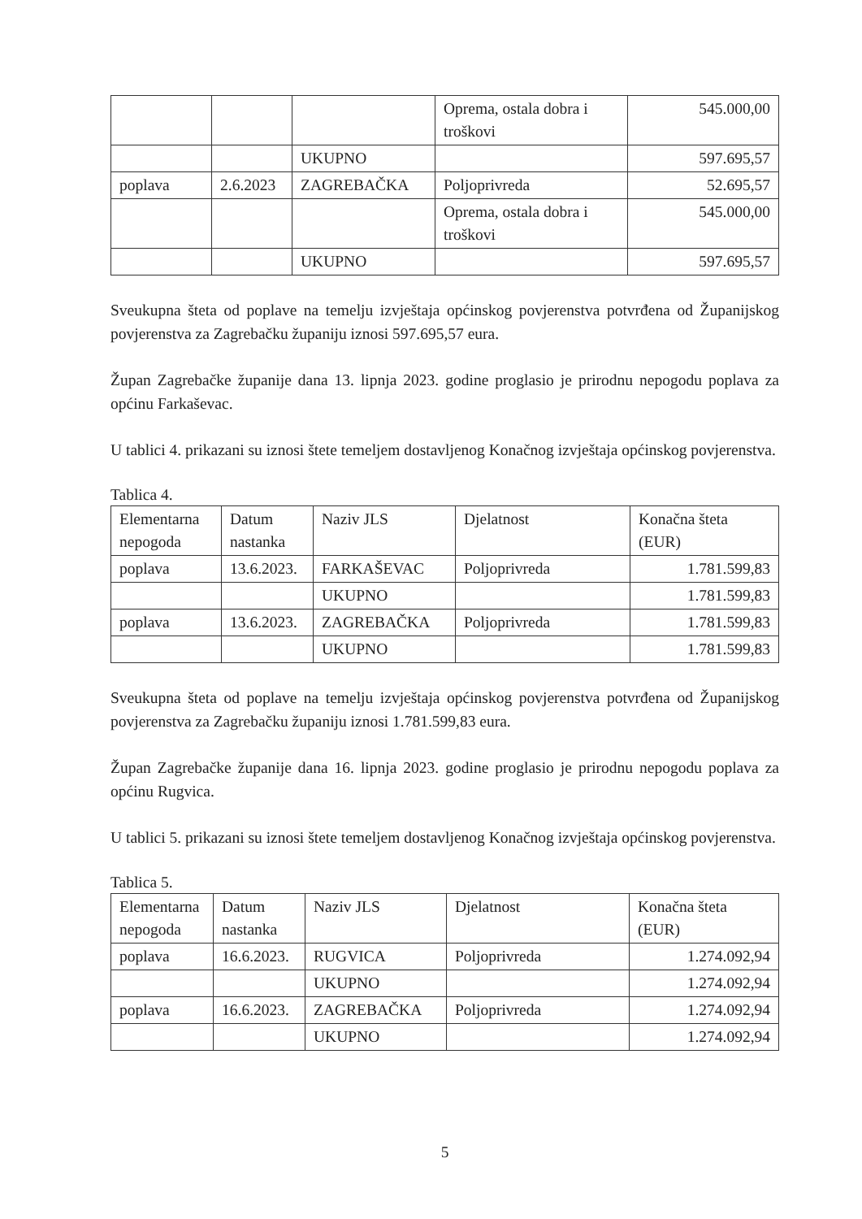| | | | Oprema, ostala dobra i troškovi | 545.000,00 |
| | | UKUPNO | | 597.695,57 |
| poplava | 2.6.2023 | ZAGREBAČKA | Poljoprivreda | 52.695,57 |
| | | | Oprema, ostala dobra i troškovi | 545.000,00 |
| | | UKUPNO | | 597.695,57 |
Sveukupna šteta od poplave na temelju izvještaja općinskog povjerenstva potvrđena od Županijskog povjerenstva za Zagrebačku županiju iznosi 597.695,57 eura.
Župan Zagrebačke županije dana 13. lipnja 2023. godine proglasio je prirodnu nepogodu poplava za općinu Farkaševac.
U tablici 4. prikazani su iznosi štete temeljem dostavljenog Konačnog izvještaja općinskog povjerenstva.
Tablica 4.
| Elementarna nepogoda | Datum nastanka | Naziv JLS | Djelatnost | Konačna šteta (EUR) |
| poplava | 13.6.2023. | FARKAŠEVAC | Poljoprivreda | 1.781.599,83 |
| | | UKUPNO | | 1.781.599,83 |
| poplava | 13.6.2023. | ZAGREBAČKA | Poljoprivreda | 1.781.599,83 |
| | | UKUPNO | | 1.781.599,83 |
Sveukupna šteta od poplave na temelju izvještaja općinskog povjerenstva potvrđena od Županijskog povjerenstva za Zagrebačku županiju iznosi 1.781.599,83 eura.
Župan Zagrebačke županije dana 16. lipnja 2023. godine proglasio je prirodnu nepogodu poplava za općinu Rugvica.
U tablici 5. prikazani su iznosi štete temeljem dostavljenog Konačnog izvještaja općinskog povjerenstva.
Tablica 5.
| Elementarna nepogoda | Datum nastanka | Naziv JLS | Djelatnost | Konačna šteta (EUR) |
| poplava | 16.6.2023. | RUGVICA | Poljoprivreda | 1.274.092,94 |
| | | UKUPNO | | 1.274.092,94 |
| poplava | 16.6.2023. | ZAGREBAČKA | Poljoprivreda | 1.274.092,94 |
| | | UKUPNO | | 1.274.092,94 |
5